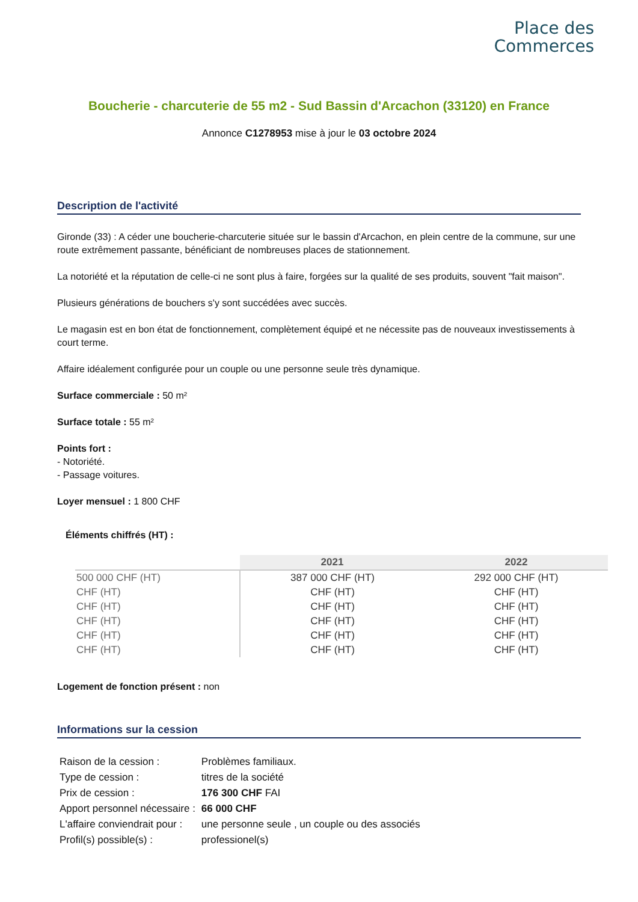Place des
Commerces
Boucherie - charcuterie de 55 m2 - Sud Bassin d'Arcachon (33120) en France
Annonce C1278953 mise à jour le 03 octobre 2024
Description de l'activité
Gironde (33) : A céder une boucherie-charcuterie située sur le bassin d'Arcachon, en plein centre de la commune, sur une route extrêmement passante, bénéficiant de nombreuses places de stationnement.
La notoriété et la réputation de celle-ci ne sont plus à faire, forgées sur la qualité de ses produits, souvent "fait maison".
Plusieurs générations de bouchers s'y sont succédées avec succès.
Le magasin est en bon état de fonctionnement, complètement équipé et ne nécessite pas de nouveaux investissements à court terme.
Affaire idéalement configurée pour un couple ou une personne seule très dynamique.
Surface commerciale : 50 m²
Surface totale : 55 m²
Points fort :
- Notoriété.
- Passage voitures.
Loyer mensuel : 1 800 CHF
Éléments chiffrés (HT) :
| | 2021 | 2022 |
| --- | --- | --- |
| 500 000 CHF (HT) | 387 000 CHF (HT) | 292 000 CHF (HT) |
| CHF (HT) | CHF (HT) | CHF (HT) |
| CHF (HT) | CHF (HT) | CHF (HT) |
| CHF (HT) | CHF (HT) | CHF (HT) |
| CHF (HT) | CHF (HT) | CHF (HT) |
| CHF (HT) | CHF (HT) | CHF (HT) |
Logement de fonction présent : non
Informations sur la cession
| Raison de la cession : | Problèmes familiaux. |
| Type de cession : | titres de la société |
| Prix de cession : | 176 300 CHF FAI |
| Apport personnel nécessaire : | 66 000 CHF |
| L'affaire conviendrait pour : | une personne seule , un couple ou des associés |
| Profil(s) possible(s) : | professionel(s) |